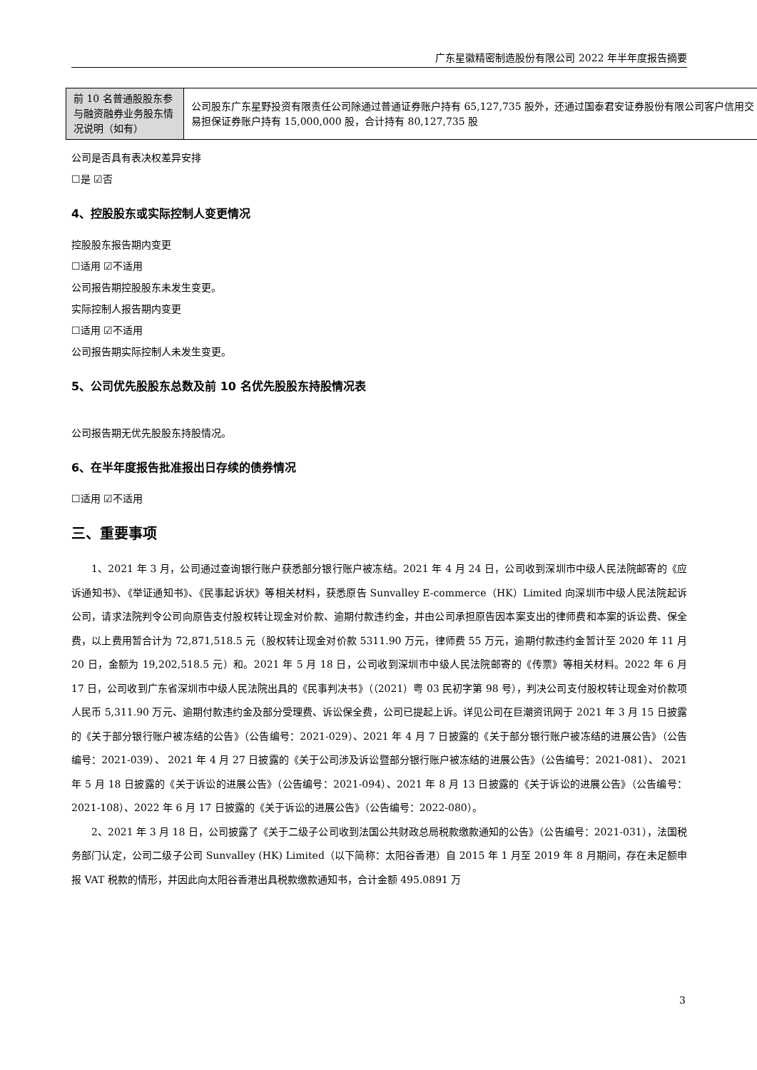广东星徽精密制造股份有限公司 2022 年半年度报告摘要
| 前 10 名普通股股东参与融资融券业务股东情况说明（如有） | 公司股东广东星野投资有限责任公司除通过普通证券账户持有 65,127,735 股外，还通过国泰君安证券股份有限公司客户信用交易担保证券账户持有 15,000,000 股，合计持有 80,127,735 股 |
公司是否具有表决权差异安排
☐是 ☑否
4、控股股东或实际控制人变更情况
控股股东报告期内变更
☐适用 ☑不适用
公司报告期控股股东未发生变更。
实际控制人报告期内变更
☐适用 ☑不适用
公司报告期实际控制人未发生变更。
5、公司优先股股东总数及前 10 名优先股股东持股情况表
公司报告期无优先股股东持股情况。
6、在半年度报告批准报出日存续的债券情况
☐适用 ☑不适用
三、重要事项
1、2021 年 3 月，公司通过查询银行账户获悉部分银行账户被冻结。2021 年 4 月 24 日，公司收到深圳市中级人民法院邮寄的《应诉通知书》、《举证通知书》、《民事起诉状》等相关材料，获悉原告 Sunvalley E-commerce（HK）Limited 向深圳市中级人民法院起诉公司，请求法院判令公司向原告支付股权转让现金对价款、逾期付款违约金，并由公司承担原告因本案支出的律师费和本案的诉讼费、保全费，以上费用暂合计为 72,871,518.5 元（股权转让现金对价款 5311.90 万元，律师费 55 万元，逾期付款违约金暂计至 2020 年 11 月 20 日，金额为 19,202,518.5 元）和。2021 年 5 月 18 日，公司收到深圳市中级人民法院邮寄的《传票》等相关材料。2022 年 6 月 17 日，公司收到广东省深圳市中级人民法院出具的《民事判决书》（（2021）粤 03 民初字第 98 号），判决公司支付股权转让现金对价款项人民币 5,311.90 万元、逾期付款违约金及部分受理费、诉讼保全费，公司已提起上诉。详见公司在巨潮资讯网于 2021 年 3 月 15 日披露的《关于部分银行账户被冻结的公告》（公告编号：2021-029）、2021 年 4 月 7 日披露的《关于部分银行账户被冻结的进展公告》（公告编号：2021-039）、 2021 年 4 月 27 日披露的《关于公司涉及诉讼暨部分银行账户被冻结的进展公告》（公告编号：2021-081）、 2021 年 5 月 18 日披露的《关于诉讼的进展公告》（公告编号：2021-094）、2021 年 8 月 13 日披露的《关于诉讼的进展公告》（公告编号：2021-108）、2022 年 6 月 17 日披露的《关于诉讼的进展公告》（公告编号：2022-080）。
2、2021 年 3 月 18 日，公司披露了《关于二级子公司收到法国公共财政总局税款缴款通知的公告》（公告编号：2021-031），法国税务部门认定，公司二级子公司 Sunvalley (HK) Limited（以下简称：太阳谷香港）自 2015 年 1 月至 2019 年 8 月期间，存在未足额申报 VAT 税款的情形，并因此向太阳谷香港出具税款缴款通知书，合计金额 495.0891 万
3